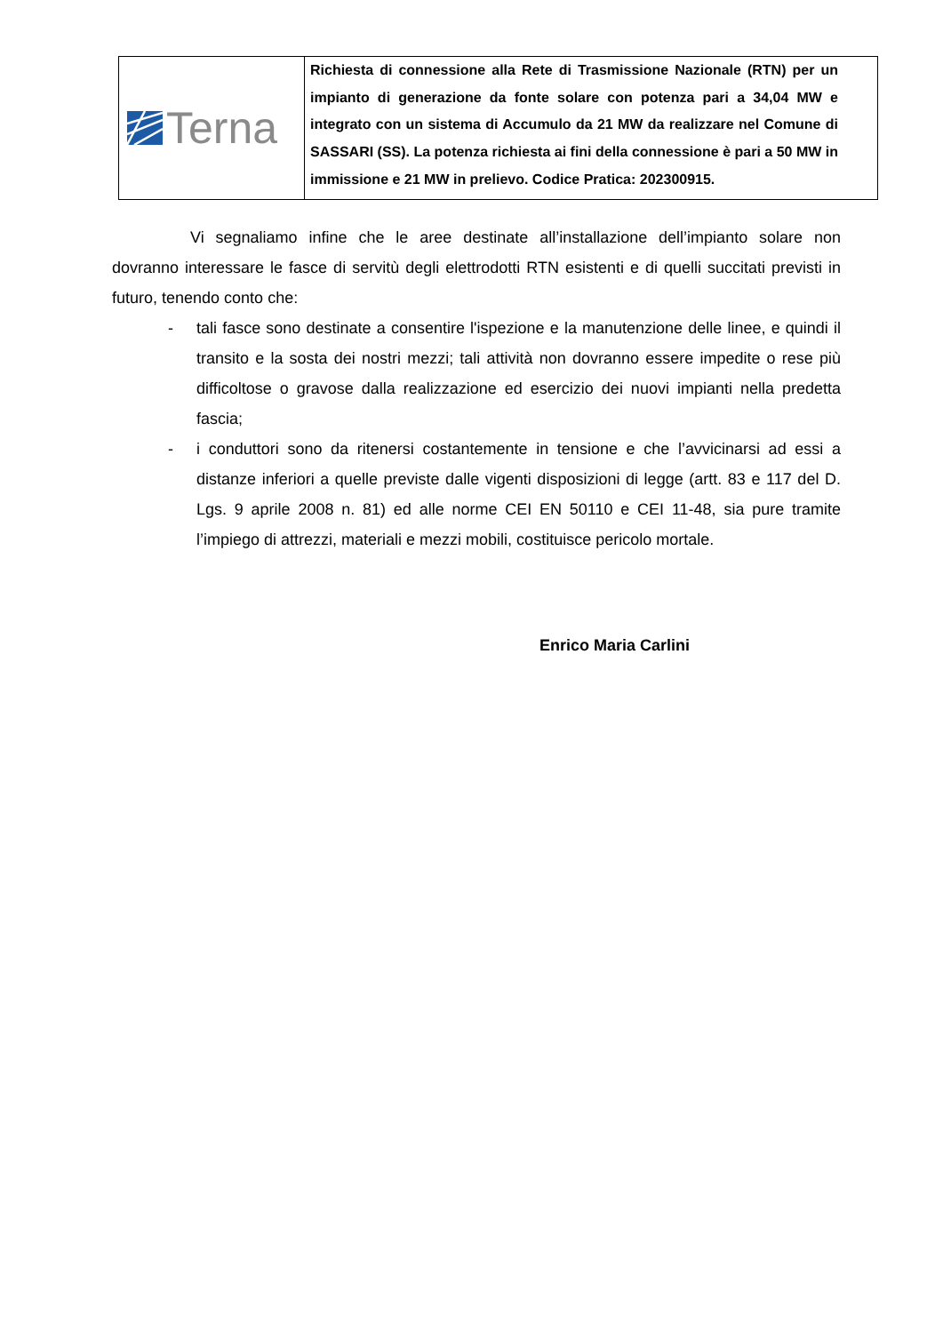| Terna | Richiesta di connessione alla Rete di Trasmissione Nazionale (RTN) per un impianto di generazione da fonte solare con potenza pari a 34,04 MW e integrato con un sistema di Accumulo da 21 MW da realizzare nel Comune di SASSARI (SS). La potenza richiesta ai fini della connessione è pari a 50 MW in immissione e 21 MW in prelievo. Codice Pratica: 202300915. |
Vi segnaliamo infine che le aree destinate all’installazione dell’impianto solare non dovranno interessare le fasce di servitù degli elettrodotti RTN esistenti e di quelli succitati previsti in futuro, tenendo conto che:
- tali fasce sono destinate a consentire l'ispezione e la manutenzione delle linee, e quindi il transito e la sosta dei nostri mezzi; tali attività non dovranno essere impedite o rese più difficoltose o gravose dalla realizzazione ed esercizio dei nuovi impianti nella predetta fascia;
- i conduttori sono da ritenersi costantemente in tensione e che l’avvicinarsi ad essi a distanze inferiori a quelle previste dalle vigenti disposizioni di legge (artt. 83 e 117 del D. Lgs. 9 aprile 2008 n. 81) ed alle norme CEI EN 50110 e CEI 11-48, sia pure tramite l’impiego di attrezzi, materiali e mezzi mobili, costituisce pericolo mortale.
Enrico Maria Carlini